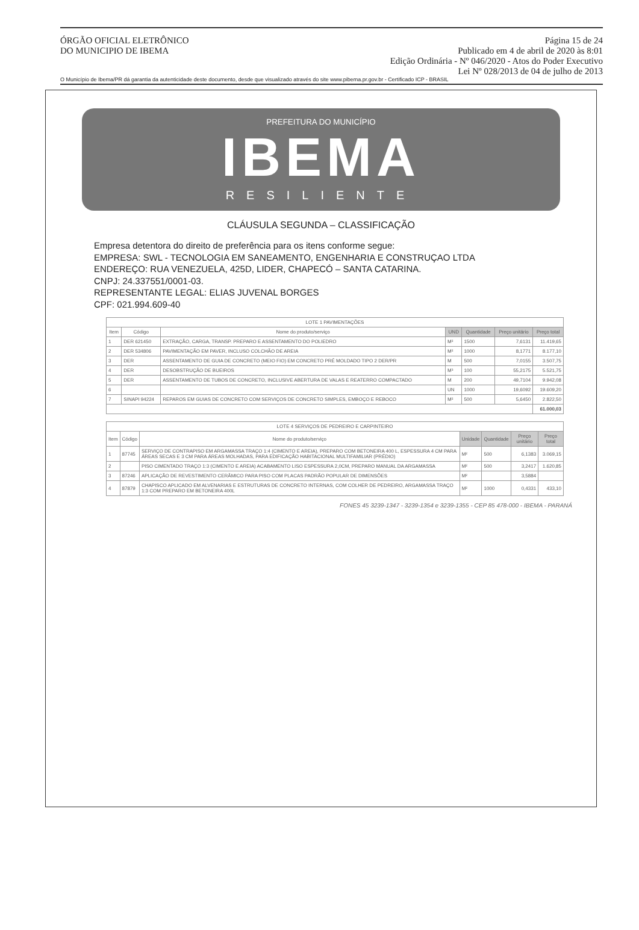ÓRGÃO OFICIAL ELETRÔNICO
DO MUNICIPIO DE IBEMA
Página 15 de 24
Publicado em 4 de abril de 2020 às 8:01
Edição Ordinária - Nº 046/2020 - Atos do Poder Executivo
Lei Nº 028/2013 de 04 de julho de 2013
O Município de Ibema/PR dá garantia da autenticidade deste documento, desde que visualizado através do site www.pibema.pr.gov.br - Certificado ICP - BRASIL
PREFEITURA DO MUNICÍPIO
IBEMA
RESILIENTE
CLÁUSULA SEGUNDA – CLASSIFICAÇÃO
Empresa detentora do direito de preferência para os itens conforme segue:
EMPRESA: SWL - TECNOLOGIA EM SANEAMENTO, ENGENHARIA E CONSTRUÇAO LTDA
ENDEREÇO: RUA VENEZUELA, 425D, LIDER, CHAPECÓ – SANTA CATARINA.
CNPJ: 24.337551/0001-03.
REPRESENTANTE LEGAL: ELIAS JUVENAL BORGES
CPF: 021.994.609-40
| LOTE 1 PAVIMENTAÇÕES | | | | | | |
| --- | --- | --- | --- | --- | --- | --- |
| Item | Código | Nome do produto/serviço | UND | Quantidade | Preço unitário | Preço total |
| 1 | DER 621450 | EXTRAÇÃO, CARGA, TRANSP. PREPARO E ASSENTAMENTO DO POLIEDRO | M² | 1500 | 7,6131 | 11.419,65 |
| 2 | DER 534806 | PAVIMENTAÇÃO EM PAVER, INCLUSO COLCHÃO DE AREIA | M² | 1000 | 8,1771 | 8.177,10 |
| 3 | DER | ASSENTAMENTO DE GUIA DE CONCRETO (MEIO FIO) EM CONCRETO PRÉ MOLDADO TIPO 2 DER/PR | M | 500 | 7,0155 | 3.507,75 |
| 4 | DER | DESOBSTRUÇÃO DE BUEIROS | M³ | 100 | 55,2175 | 5.521,75 |
| 5 | DER | ASSENTAMENTO DE TUBOS DE CONCRETO, INCLUSIVE ABERTURA DE VALAS E REATERRO COMPACTADO | M | 200 | 49,7104 | 9.942,08 |
| 6 | | | UN | 1000 | 19,6092 | 19.609,20 |
| 7 | SINAPI 94224 | REPAROS EM GUIAS DE CONCRETO COM SERVIÇOS DE CONCRETO SIMPLES, EMBOÇO E REBOCO | M² | 500 | 5,6450 | 2.822,50 |
| | | | | | | 61.000,03 |
| LOTE 4 SERVIÇOS DE PEDREIRO E CARPINTEIRO | | | | | | |
| --- | --- | --- | --- | --- | --- | --- |
| Item | Código | Nome do produto/serviço | Unidade | Quantidade | Preço unitário | Preço total |
| 1 | 87745 | SERVIÇO DE CONTRAPISO EM ARGAMASSA TRAÇO 1:4 (CIMENTO E AREIA), PREPARO COM BETONEIRA 400 L, ESPESSURA 4 CM PARA ÁREAS SECAS E 3 CM PARA ÁREAS MOLHADAS, PARA EDIFICAÇÃO HABITACIONAL MULTIFAMILIAR (PRÉDIO) | M² | 500 | 6,1383 | 3.069,15 |
| 2 | | PISO CIMENTADO TRAÇO 1:3 (CIMENTO E AREIA) ACABAMENTO LISO ESPESSURA 2,0CM, PREPARO MANUAL DA ARGAMASSA | M² | 500 | 3,2417 | 1.620,85 |
| 3 | 87246 | APLICAÇÃO DE REVESTIMENTO CERÂMICO PARA PISO COM PLACAS PADRÃO POPULAR DE DIMENSÕES | M² | | 3,5884 | |
| 4 | 87879 | CHAPISCO APLICADO EM ALVENARIAS E ESTRUTURAS DE CONCRETO INTERNAS, COM COLHER DE PEDREIRO, ARGAMASSA TRAÇO 1:3 COM PREPARO EM BETONEIRA 400L | M² | 1000 | 0,4331 | 433,10 |
FONES 45 3239-1347 - 3239-1354 e 3239-1355 - CEP 85 478-000 - IBEMA - PARANÁ